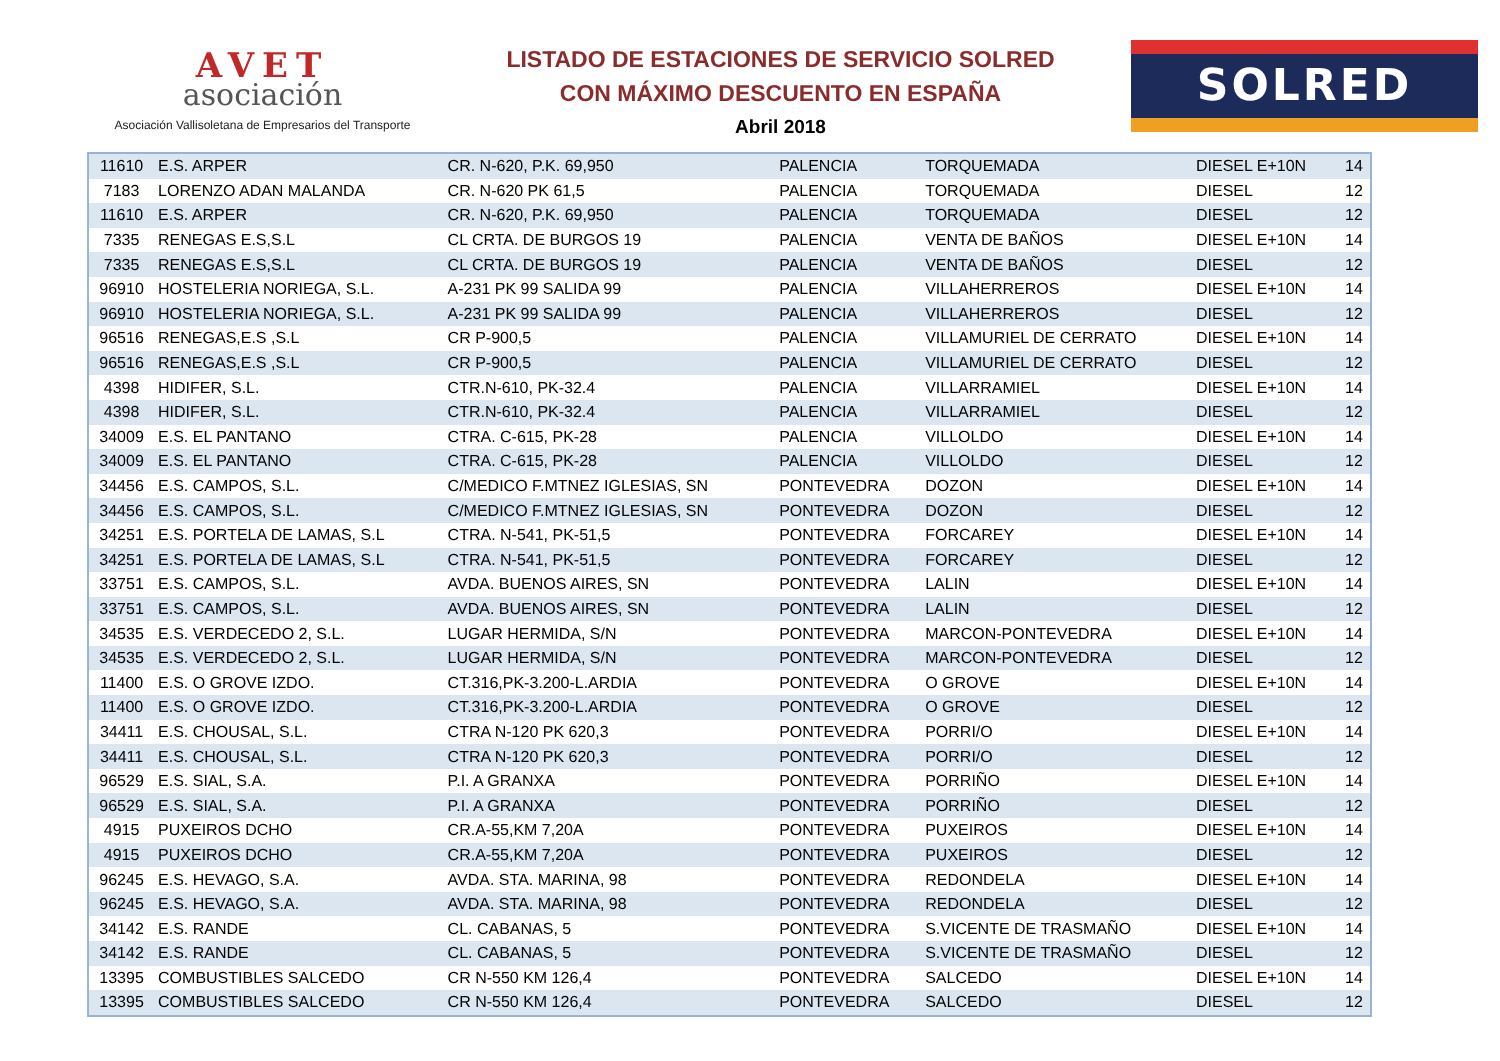AVET
asociación
Asociación Vallisoletana de Empresarios del Transporte
LISTADO DE ESTACIONES DE SERVICIO SOLRED
CON MÁXIMO DESCUENTO EN ESPAÑA
Abril 2018
SOLRED
| 11610 | E.S. ARPER | CR. N-620, P.K. 69,950 | PALENCIA | TORQUEMADA | DIESEL E+10N | 14 |
| 7183 | LORENZO ADAN MALANDA | CR. N-620 PK 61,5 | PALENCIA | TORQUEMADA | DIESEL | 12 |
| 11610 | E.S. ARPER | CR. N-620, P.K. 69,950 | PALENCIA | TORQUEMADA | DIESEL | 12 |
| 7335 | RENEGAS E.S,S.L | CL CRTA. DE BURGOS 19 | PALENCIA | VENTA DE BAÑOS | DIESEL E+10N | 14 |
| 7335 | RENEGAS E.S,S.L | CL CRTA. DE BURGOS 19 | PALENCIA | VENTA DE BAÑOS | DIESEL | 12 |
| 96910 | HOSTELERIA NORIEGA, S.L. | A-231 PK 99 SALIDA 99 | PALENCIA | VILLAHERREROS | DIESEL E+10N | 14 |
| 96910 | HOSTELERIA NORIEGA, S.L. | A-231 PK 99 SALIDA 99 | PALENCIA | VILLAHERREROS | DIESEL | 12 |
| 96516 | RENEGAS,E.S ,S.L | CR P-900,5 | PALENCIA | VILLAMURIEL DE CERRATO | DIESEL E+10N | 14 |
| 96516 | RENEGAS,E.S ,S.L | CR P-900,5 | PALENCIA | VILLAMURIEL DE CERRATO | DIESEL | 12 |
| 4398 | HIDIFER, S.L. | CTR.N-610, PK-32.4 | PALENCIA | VILLARRAMIEL | DIESEL E+10N | 14 |
| 4398 | HIDIFER, S.L. | CTR.N-610, PK-32.4 | PALENCIA | VILLARRAMIEL | DIESEL | 12 |
| 34009 | E.S. EL PANTANO | CTRA. C-615, PK-28 | PALENCIA | VILLOLDO | DIESEL E+10N | 14 |
| 34009 | E.S. EL PANTANO | CTRA. C-615, PK-28 | PALENCIA | VILLOLDO | DIESEL | 12 |
| 34456 | E.S. CAMPOS, S.L. | C/MEDICO F.MTNEZ IGLESIAS, SN | PONTEVEDRA | DOZON | DIESEL E+10N | 14 |
| 34456 | E.S. CAMPOS, S.L. | C/MEDICO F.MTNEZ IGLESIAS, SN | PONTEVEDRA | DOZON | DIESEL | 12 |
| 34251 | E.S. PORTELA DE LAMAS, S.L | CTRA. N-541, PK-51,5 | PONTEVEDRA | FORCAREY | DIESEL E+10N | 14 |
| 34251 | E.S. PORTELA DE LAMAS, S.L | CTRA. N-541, PK-51,5 | PONTEVEDRA | FORCAREY | DIESEL | 12 |
| 33751 | E.S. CAMPOS, S.L. | AVDA. BUENOS AIRES, SN | PONTEVEDRA | LALIN | DIESEL E+10N | 14 |
| 33751 | E.S. CAMPOS, S.L. | AVDA. BUENOS AIRES, SN | PONTEVEDRA | LALIN | DIESEL | 12 |
| 34535 | E.S. VERDECEDO 2, S.L. | LUGAR HERMIDA, S/N | PONTEVEDRA | MARCON-PONTEVEDRA | DIESEL E+10N | 14 |
| 34535 | E.S. VERDECEDO 2, S.L. | LUGAR HERMIDA, S/N | PONTEVEDRA | MARCON-PONTEVEDRA | DIESEL | 12 |
| 11400 | E.S. O GROVE IZDO. | CT.316,PK-3.200-L.ARDIA | PONTEVEDRA | O GROVE | DIESEL E+10N | 14 |
| 11400 | E.S. O GROVE IZDO. | CT.316,PK-3.200-L.ARDIA | PONTEVEDRA | O GROVE | DIESEL | 12 |
| 34411 | E.S. CHOUSAL, S.L. | CTRA N-120 PK 620,3 | PONTEVEDRA | PORRI/O | DIESEL E+10N | 14 |
| 34411 | E.S. CHOUSAL, S.L. | CTRA N-120 PK 620,3 | PONTEVEDRA | PORRI/O | DIESEL | 12 |
| 96529 | E.S. SIAL, S.A. | P.I. A GRANXA | PONTEVEDRA | PORRIÑO | DIESEL E+10N | 14 |
| 96529 | E.S. SIAL, S.A. | P.I. A GRANXA | PONTEVEDRA | PORRIÑO | DIESEL | 12 |
| 4915 | PUXEIROS DCHO | CR.A-55,KM 7,20A | PONTEVEDRA | PUXEIROS | DIESEL E+10N | 14 |
| 4915 | PUXEIROS DCHO | CR.A-55,KM 7,20A | PONTEVEDRA | PUXEIROS | DIESEL | 12 |
| 96245 | E.S. HEVAGO, S.A. | AVDA. STA. MARINA, 98 | PONTEVEDRA | REDONDELA | DIESEL E+10N | 14 |
| 96245 | E.S. HEVAGO, S.A. | AVDA. STA. MARINA, 98 | PONTEVEDRA | REDONDELA | DIESEL | 12 |
| 34142 | E.S. RANDE | CL. CABANAS, 5 | PONTEVEDRA | S.VICENTE DE TRASMAÑO | DIESEL E+10N | 14 |
| 34142 | E.S. RANDE | CL. CABANAS, 5 | PONTEVEDRA | S.VICENTE DE TRASMAÑO | DIESEL | 12 |
| 13395 | COMBUSTIBLES SALCEDO | CR N-550 KM 126,4 | PONTEVEDRA | SALCEDO | DIESEL E+10N | 14 |
| 13395 | COMBUSTIBLES SALCEDO | CR N-550 KM 126,4 | PONTEVEDRA | SALCEDO | DIESEL | 12 |